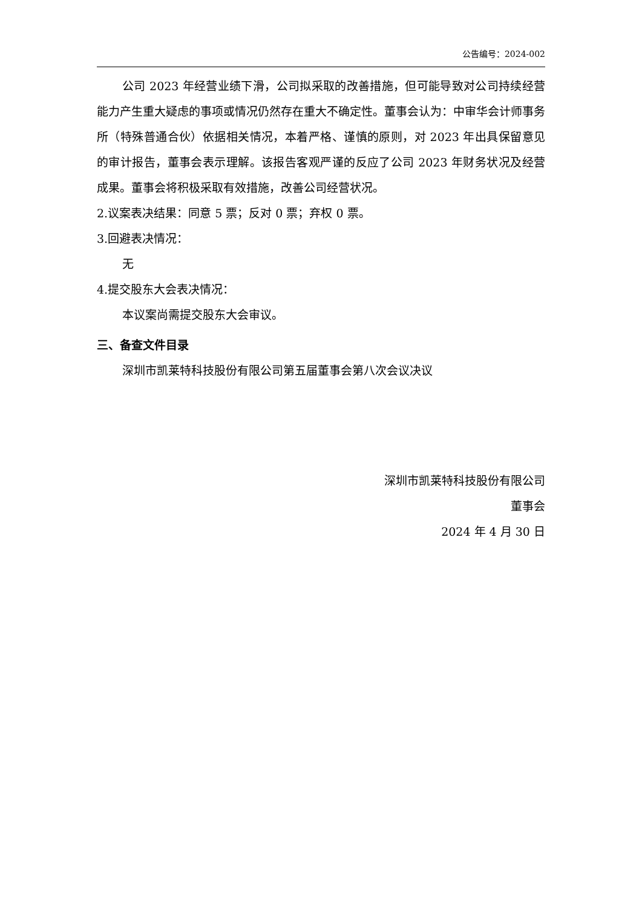公告编号：2024-002
公司 2023 年经营业绩下滑，公司拟采取的改善措施，但可能导致对公司持续经营能力产生重大疑虑的事项或情况仍然存在重大不确定性。董事会认为：中审华会计师事务所（特殊普通合伙）依据相关情况，本着严格、谨慎的原则，对 2023 年出具保留意见的审计报告，董事会表示理解。该报告客观严谨的反应了公司 2023 年财务状况及经营成果。董事会将积极采取有效措施，改善公司经营状况。
2.议案表决结果：同意 5 票；反对 0 票；弃权 0 票。
3.回避表决情况：
无
4.提交股东大会表决情况：
本议案尚需提交股东大会审议。
三、备查文件目录
深圳市凯莱特科技股份有限公司第五届董事会第八次会议决议
深圳市凯莱特科技股份有限公司
董事会
2024 年 4 月 30 日